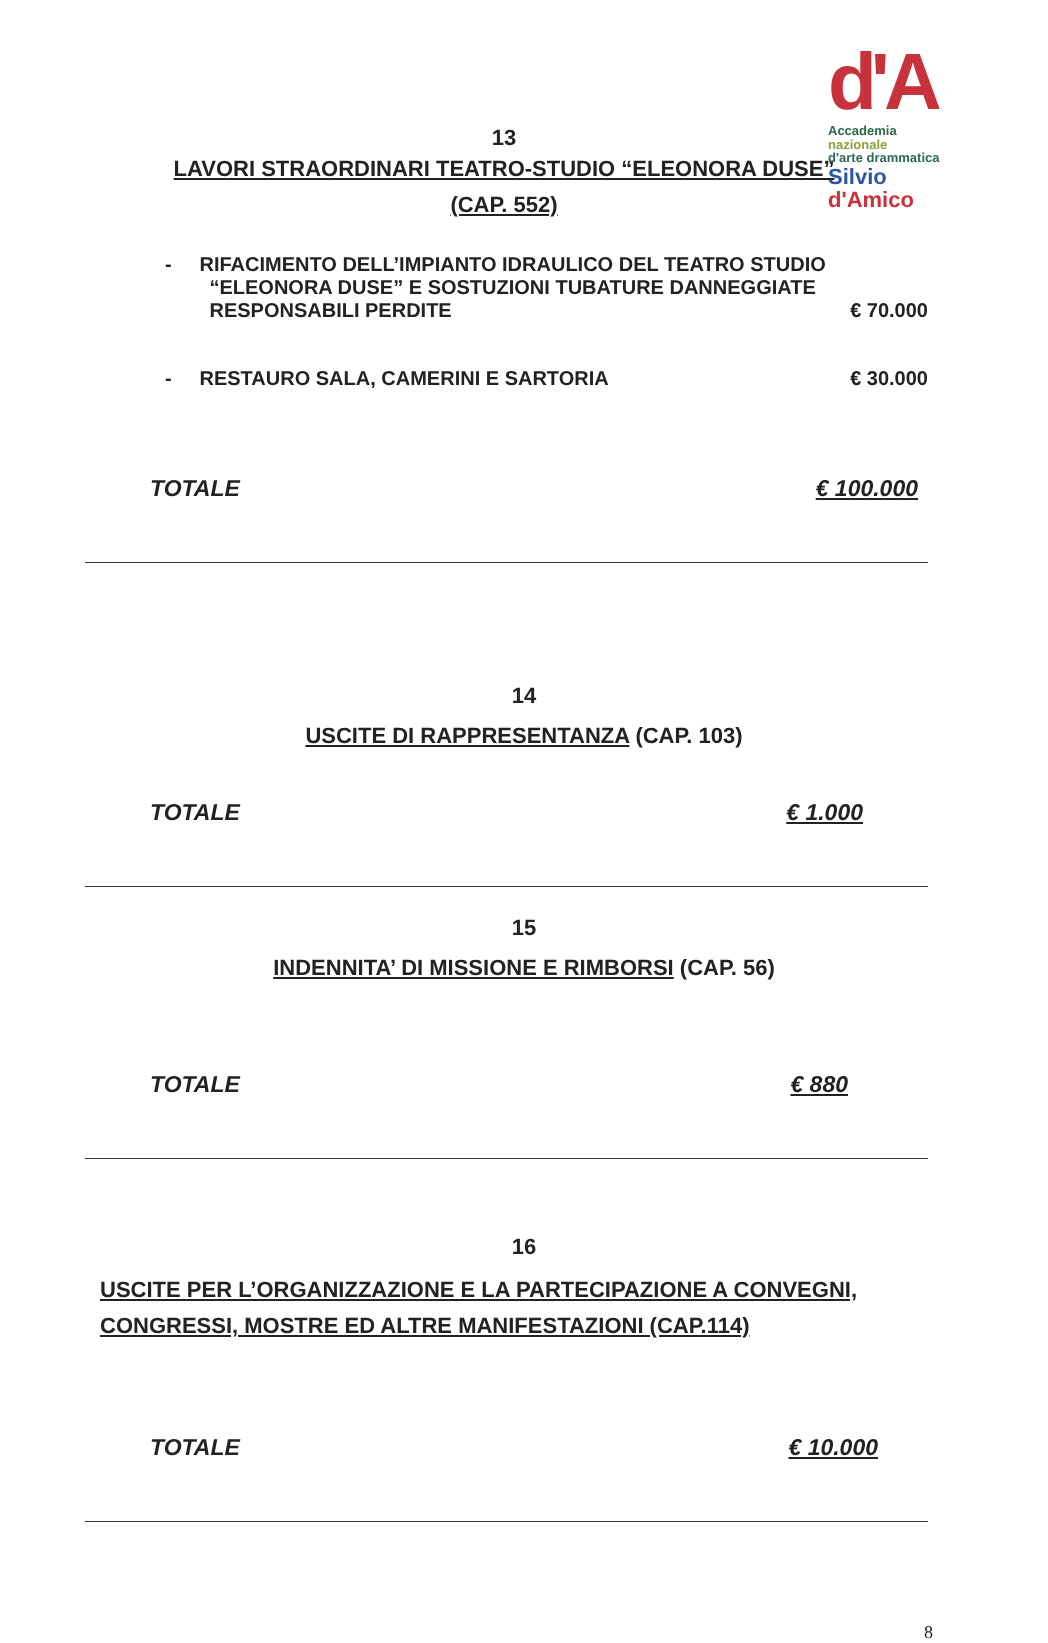d'A
Accademia
nazionale
d'arte drammatica
Silvio
d'Amico
13
LAVORI STRAORDINARI TEATRO-STUDIO “ELEONORA DUSE”
(CAP. 552)
- RIFACIMENTO DELL’IMPIANTO IDRAULICO DEL TEATRO STUDIO
“ELEONORA DUSE” E SOSTUZIONI TUBATURE DANNEGGIATE
RESPONSABILI PERDITE
€ 70.000
- RESTAURO SALA, CAMERINI E SARTORIA
€ 30.000
TOTALE € 100.000
14
USCITE DI RAPPRESENTANZA (CAP. 103)
TOTALE € 1.000
15
INDENNITA’ DI MISSIONE E RIMBORSI (CAP. 56)
TOTALE € 880
16
USCITE PER L’ORGANIZZAZIONE E LA PARTECIPAZIONE A CONVEGNI,
CONGRESSI, MOSTRE ED ALTRE MANIFESTAZIONI (CAP.114)
TOTALE € 10.000
8